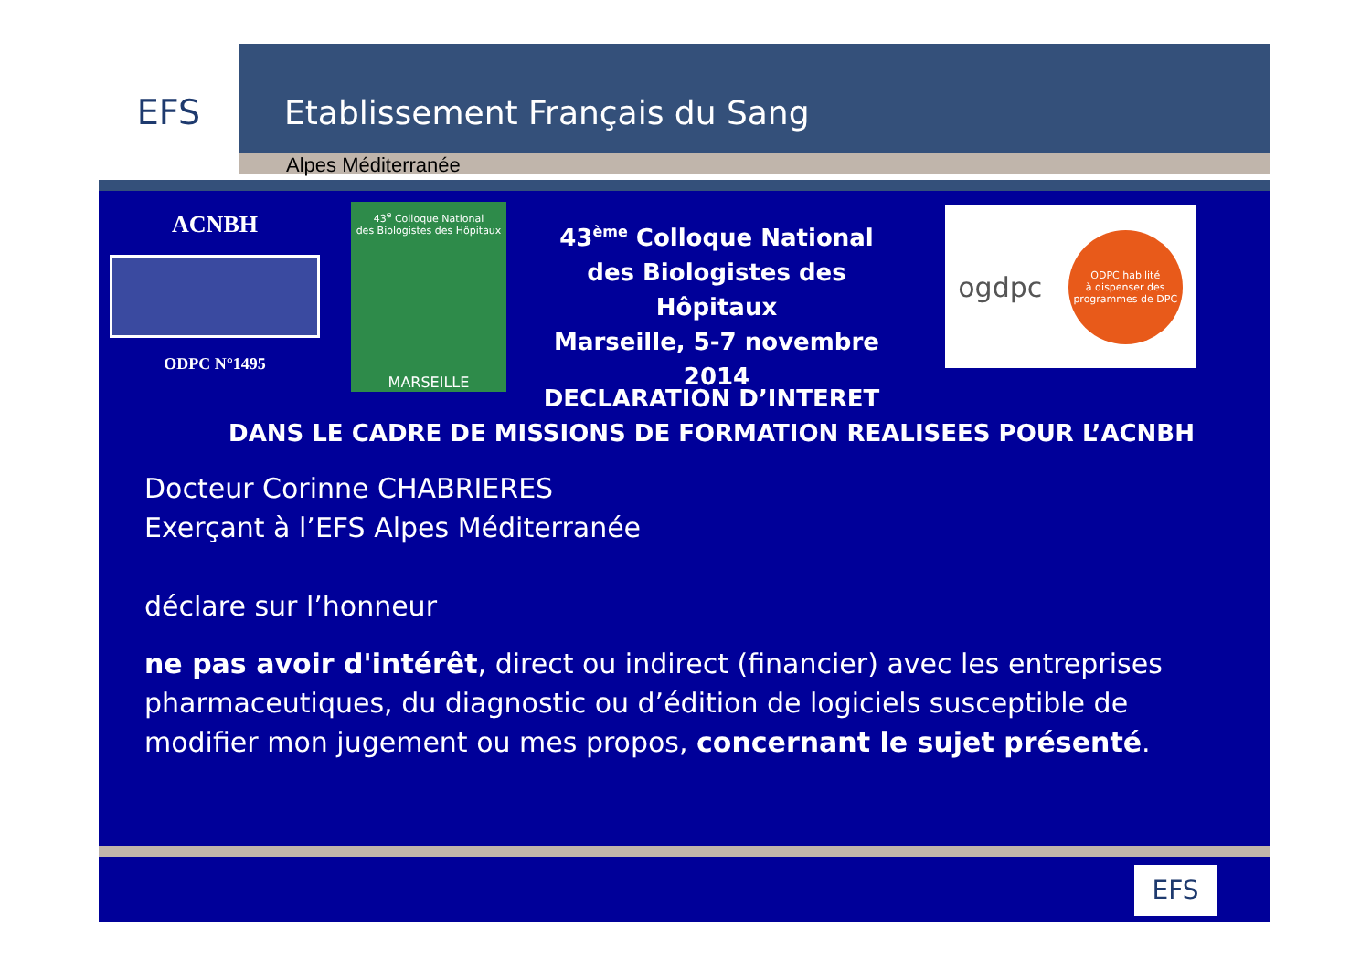EFS
Etablissement Français du Sang
Alpes Méditerranée
ACNBH
ODPC N°1495
43<sup>e</sup> Colloque National
des Biologistes des Hôpitaux
MARSEILLE
43<sup>ème</sup> Colloque National
des Biologistes des Hôpitaux
Marseille, 5-7 novembre 2014
ogdpc
ODPC habilité
à dispenser des
programmes de DPC
DECLARATION D’INTERET
DANS LE CADRE DE MISSIONS DE FORMATION REALISEES POUR L’ACNBH
Docteur Corinne CHABRIERES
Exerçant à l’EFS Alpes Méditerranée
déclare sur l’honneur
ne pas avoir d'intérêt, direct ou indirect (financier) avec les entreprises pharmaceutiques, du diagnostic ou d’édition de logiciels susceptible de modifier mon jugement ou mes propos, concernant le sujet présenté.
EFS